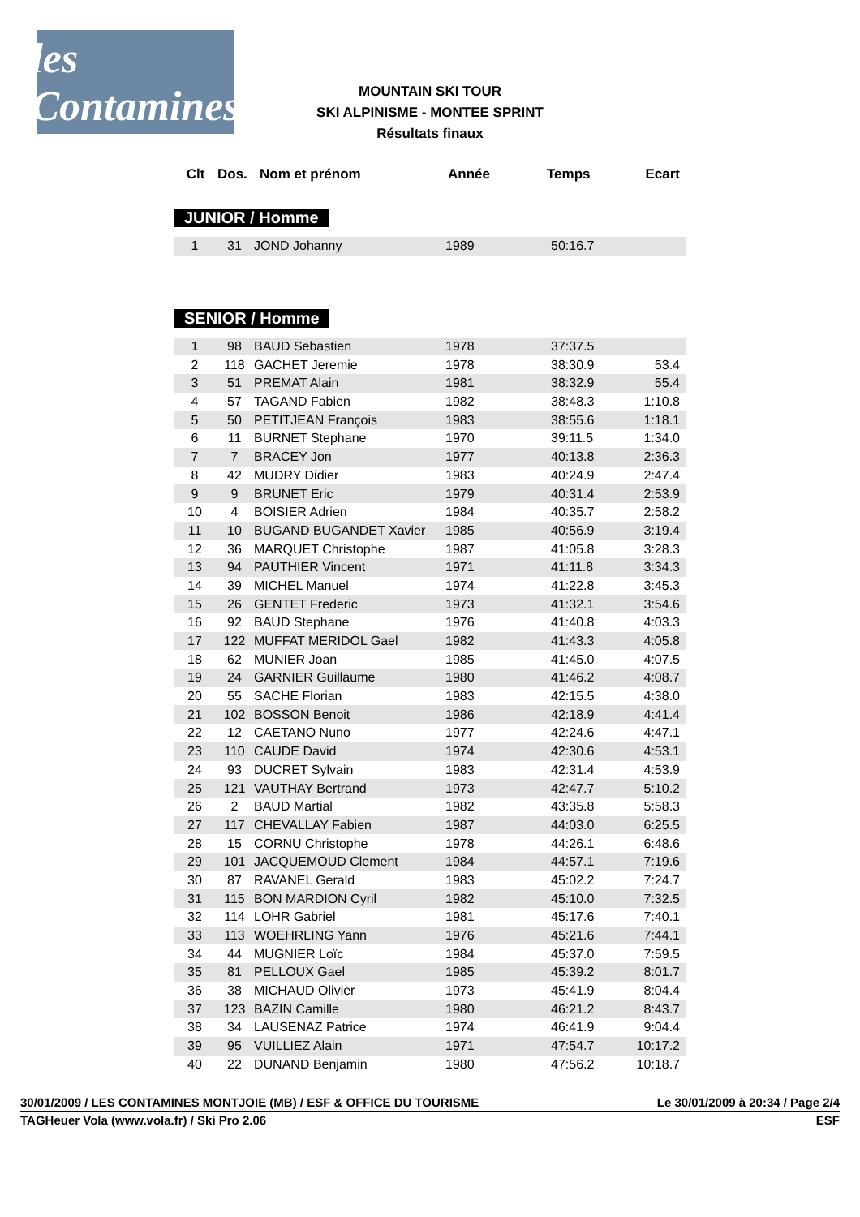les Contamines
MOUNTAIN SKI TOUR
SKI ALPINISME - MONTEE SPRINT
Résultats finaux
| Clt | Dos. | Nom et prénom | Année | Temps | Ecart |
| --- | --- | --- | --- | --- | --- |
JUNIOR / Homme
| 1 | 31 | JOND Johanny | 1989 | 50:16.7 | |
SENIOR / Homme
| 1 | 98 | BAUD Sebastien | 1978 | 37:37.5 | |
| 2 | 118 | GACHET Jeremie | 1978 | 38:30.9 | 53.4 |
| 3 | 51 | PREMAT Alain | 1981 | 38:32.9 | 55.4 |
| 4 | 57 | TAGAND Fabien | 1982 | 38:48.3 | 1:10.8 |
| 5 | 50 | PETITJEAN François | 1983 | 38:55.6 | 1:18.1 |
| 6 | 11 | BURNET Stephane | 1970 | 39:11.5 | 1:34.0 |
| 7 | 7 | BRACEY Jon | 1977 | 40:13.8 | 2:36.3 |
| 8 | 42 | MUDRY Didier | 1983 | 40:24.9 | 2:47.4 |
| 9 | 9 | BRUNET Eric | 1979 | 40:31.4 | 2:53.9 |
| 10 | 4 | BOISIER Adrien | 1984 | 40:35.7 | 2:58.2 |
| 11 | 10 | BUGAND BUGANDET Xavier | 1985 | 40:56.9 | 3:19.4 |
| 12 | 36 | MARQUET Christophe | 1987 | 41:05.8 | 3:28.3 |
| 13 | 94 | PAUTHIER Vincent | 1971 | 41:11.8 | 3:34.3 |
| 14 | 39 | MICHEL Manuel | 1974 | 41:22.8 | 3:45.3 |
| 15 | 26 | GENTET Frederic | 1973 | 41:32.1 | 3:54.6 |
| 16 | 92 | BAUD Stephane | 1976 | 41:40.8 | 4:03.3 |
| 17 | 122 | MUFFAT MERIDOL Gael | 1982 | 41:43.3 | 4:05.8 |
| 18 | 62 | MUNIER Joan | 1985 | 41:45.0 | 4:07.5 |
| 19 | 24 | GARNIER Guillaume | 1980 | 41:46.2 | 4:08.7 |
| 20 | 55 | SACHE Florian | 1983 | 42:15.5 | 4:38.0 |
| 21 | 102 | BOSSON Benoit | 1986 | 42:18.9 | 4:41.4 |
| 22 | 12 | CAETANO Nuno | 1977 | 42:24.6 | 4:47.1 |
| 23 | 110 | CAUDE David | 1974 | 42:30.6 | 4:53.1 |
| 24 | 93 | DUCRET Sylvain | 1983 | 42:31.4 | 4:53.9 |
| 25 | 121 | VAUTHAY Bertrand | 1973 | 42:47.7 | 5:10.2 |
| 26 | 2 | BAUD Martial | 1982 | 43:35.8 | 5:58.3 |
| 27 | 117 | CHEVALLAY Fabien | 1987 | 44:03.0 | 6:25.5 |
| 28 | 15 | CORNU Christophe | 1978 | 44:26.1 | 6:48.6 |
| 29 | 101 | JACQUEMOUD Clement | 1984 | 44:57.1 | 7:19.6 |
| 30 | 87 | RAVANEL Gerald | 1983 | 45:02.2 | 7:24.7 |
| 31 | 115 | BON MARDION Cyril | 1982 | 45:10.0 | 7:32.5 |
| 32 | 114 | LOHR Gabriel | 1981 | 45:17.6 | 7:40.1 |
| 33 | 113 | WOEHRLING Yann | 1976 | 45:21.6 | 7:44.1 |
| 34 | 44 | MUGNIER Loïc | 1984 | 45:37.0 | 7:59.5 |
| 35 | 81 | PELLOUX Gael | 1985 | 45:39.2 | 8:01.7 |
| 36 | 38 | MICHAUD Olivier | 1973 | 45:41.9 | 8:04.4 |
| 37 | 123 | BAZIN Camille | 1980 | 46:21.2 | 8:43.7 |
| 38 | 34 | LAUSENAZ Patrice | 1974 | 46:41.9 | 9:04.4 |
| 39 | 95 | VUILLIEZ Alain | 1971 | 47:54.7 | 10:17.2 |
| 40 | 22 | DUNAND Benjamin | 1980 | 47:56.2 | 10:18.7 |
30/01/2009 / LES CONTAMINES MONTJOIE (MB) / ESF & OFFICE DU TOURISME Le 30/01/2009 à 20:34 / Page 2/4
TAGHeuer Vola (www.vola.fr) / Ski Pro 2.06 ESF